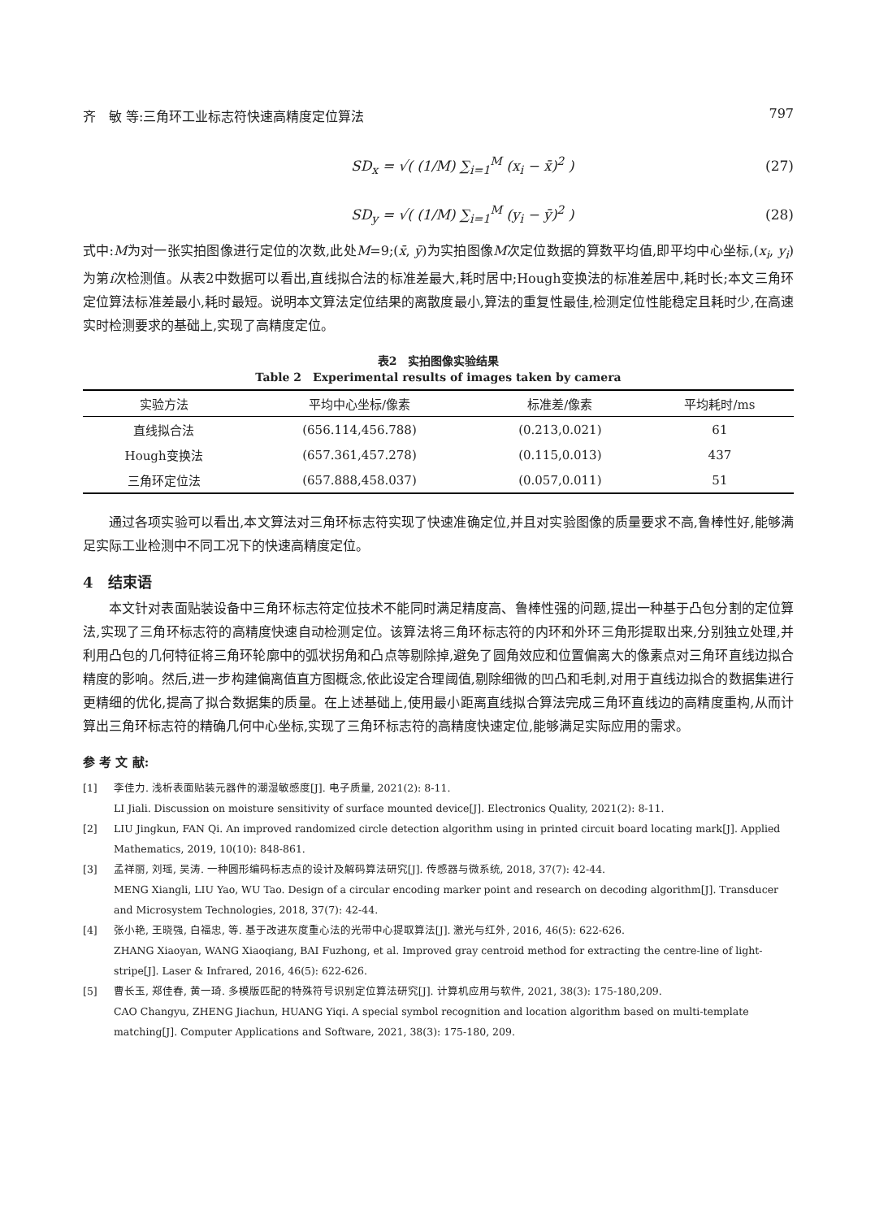齐　敏 等:三角环工业标志符快速高精度定位算法 797
SD<sub>x</sub> = √( (1/M) ∑<sub>i=1</sub><sup>M</sup> (x<sub>i</sub> − x̄)<sup>2</sup> ) (27)
SD<sub>y</sub> = √( (1/M) ∑<sub>i=1</sub><sup>M</sup> (y<sub>i</sub> − ȳ)<sup>2</sup> ) (28)
式中:M为对一张实拍图像进行定位的次数,此处M=9;(x̄, ȳ)为实拍图像M次定位数据的算数平均值,即平均中心坐标,(x<sub>i</sub>, y<sub>i</sub>)为第i次检测值。从表2中数据可以看出,直线拟合法的标准差最大,耗时居中;Hough变换法的标准差居中,耗时长;本文三角环定位算法标准差最小,耗时最短。说明本文算法定位结果的离散度最小,算法的重复性最佳,检测定位性能稳定且耗时少,在高速实时检测要求的基础上,实现了高精度定位。
表2　实拍图像实验结果
Table 2　Experimental results of images taken by camera
| 实验方法 | 平均中心坐标/像素 | 标准差/像素 | 平均耗时/ms |
| --- | --- | --- | --- |
| 直线拟合法 | (656.114,456.788) | (0.213,0.021) | 61 |
| Hough变换法 | (657.361,457.278) | (0.115,0.013) | 437 |
| 三角环定位法 | (657.888,458.037) | (0.057,0.011) | 51 |
通过各项实验可以看出,本文算法对三角环标志符实现了快速准确定位,并且对实验图像的质量要求不高,鲁棒性好,能够满足实际工业检测中不同工况下的快速高精度定位。
4　结束语
本文针对表面贴装设备中三角环标志符定位技术不能同时满足精度高、鲁棒性强的问题,提出一种基于凸包分割的定位算法,实现了三角环标志符的高精度快速自动检测定位。该算法将三角环标志符的内环和外环三角形提取出来,分别独立处理,并利用凸包的几何特征将三角环轮廓中的弧状拐角和凸点等剔除掉,避免了圆角效应和位置偏离大的像素点对三角环直线边拟合精度的影响。然后,进一步构建偏离值直方图概念,依此设定合理阈值,剔除细微的凹凸和毛刺,对用于直线边拟合的数据集进行更精细的优化,提高了拟合数据集的质量。在上述基础上,使用最小距离直线拟合算法完成三角环直线边的高精度重构,从而计算出三角环标志符的精确几何中心坐标,实现了三角环标志符的高精度快速定位,能够满足实际应用的需求。
参 考 文 献:
[1] 李佳力. 浅析表面贴装元器件的潮湿敏感度[J]. 电子质量, 2021(2): 8-11.
LI Jiali. Discussion on moisture sensitivity of surface mounted device[J]. Electronics Quality, 2021(2): 8-11.
[2] LIU Jingkun, FAN Qi. An improved randomized circle detection algorithm using in printed circuit board locating mark[J]. Applied Mathematics, 2019, 10(10): 848-861.
[3] 孟祥丽, 刘瑶, 吴涛. 一种圆形编码标志点的设计及解码算法研究[J]. 传感器与微系统, 2018, 37(7): 42-44.
MENG Xiangli, LIU Yao, WU Tao. Design of a circular encoding marker point and research on decoding algorithm[J]. Transducer and Microsystem Technologies, 2018, 37(7): 42-44.
[4] 张小艳, 王晓强, 白福忠, 等. 基于改进灰度重心法的光带中心提取算法[J]. 激光与红外, 2016, 46(5): 622-626.
ZHANG Xiaoyan, WANG Xiaoqiang, BAI Fuzhong, et al. Improved gray centroid method for extracting the centre-line of light-stripe[J]. Laser & Infrared, 2016, 46(5): 622-626.
[5] 曹长玉, 郑佳春, 黄一琦. 多模版匹配的特殊符号识别定位算法研究[J]. 计算机应用与软件, 2021, 38(3): 175-180,209.
CAO Changyu, ZHENG Jiachun, HUANG Yiqi. A special symbol recognition and location algorithm based on multi-template matching[J]. Computer Applications and Software, 2021, 38(3): 175-180, 209.